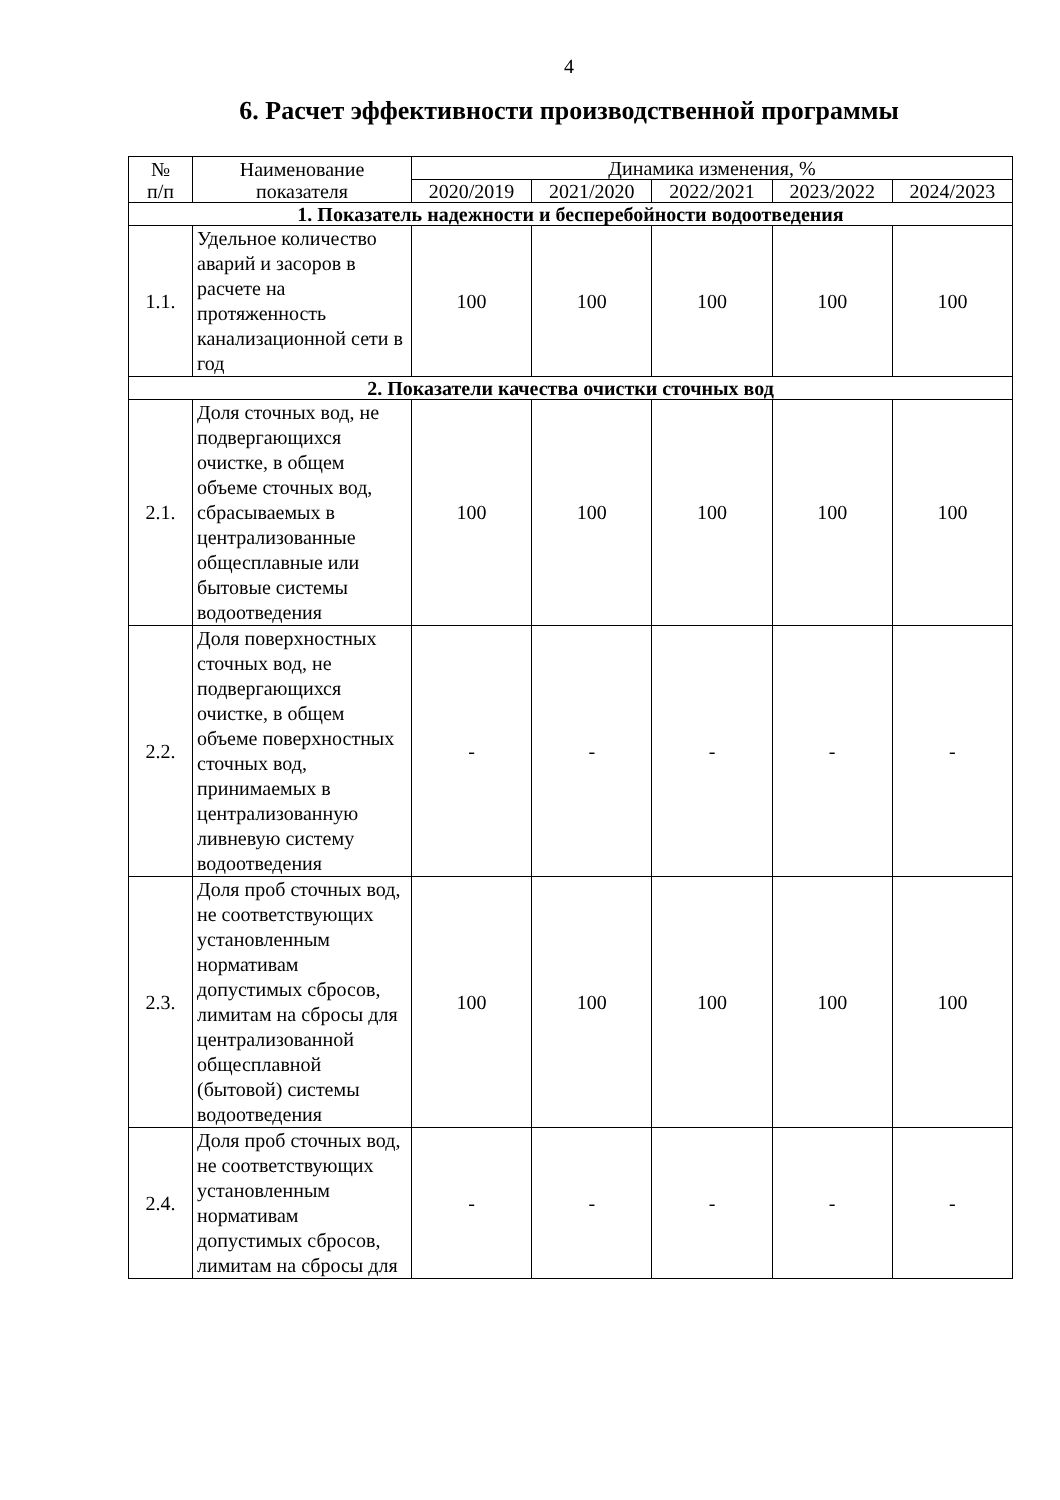4
6. Расчет эффективности производственной программы
| № п/п | Наименование показателя | Динамика изменения, % | | | | |
| --- | --- | --- | --- | --- | --- | --- |
| | | 2020/2019 | 2021/2020 | 2022/2021 | 2023/2022 | 2024/2023 |
| 1. Показатель надежности и бесперебойности водоотведения | | | | | | |
| 1.1. | Удельное количество аварий и засоров в расчете на протяженность канализационной сети в год | 100 | 100 | 100 | 100 | 100 |
| 2. Показатели качества очистки сточных вод | | | | | | |
| 2.1. | Доля сточных вод, не подвергающихся очистке, в общем объеме сточных вод, сбрасываемых в централизованные общесплавные или бытовые системы водоотведения | 100 | 100 | 100 | 100 | 100 |
| 2.2. | Доля поверхностных сточных вод, не подвергающихся очистке, в общем объеме поверхностных сточных вод, принимаемых в централизованную ливневую систему водоотведения | - | - | - | - | - |
| 2.3. | Доля проб сточных вод, не соответствующих установленным нормативам допустимых сбросов, лимитам на сбросы для централизованной общесплавной (бытовой) системы водоотведения | 100 | 100 | 100 | 100 | 100 |
| 2.4. | Доля проб сточных вод, не соответствующих установленным нормативам допустимых сбросов, лимитам на сбросы для | - | - | - | - | - |